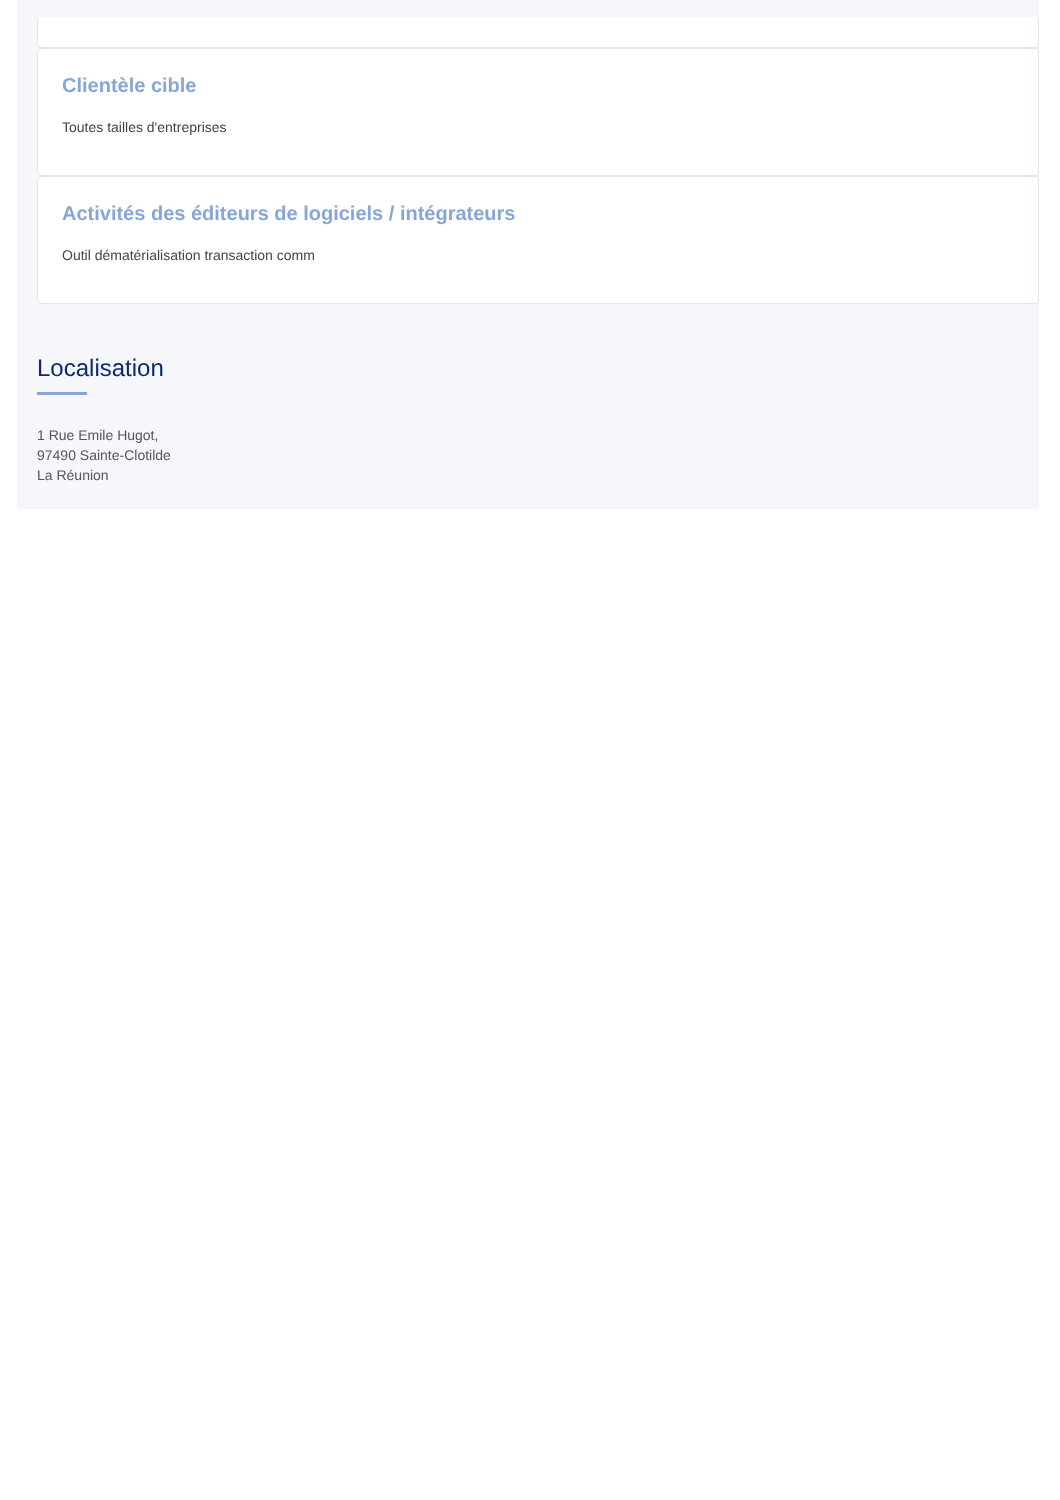Clientèle cible
Toutes tailles d'entreprises
Activités des éditeurs de logiciels / intégrateurs
Outil dématérialisation transaction comm
Localisation
1 Rue Emile Hugot,
97490 Sainte-Clotilde
La Réunion